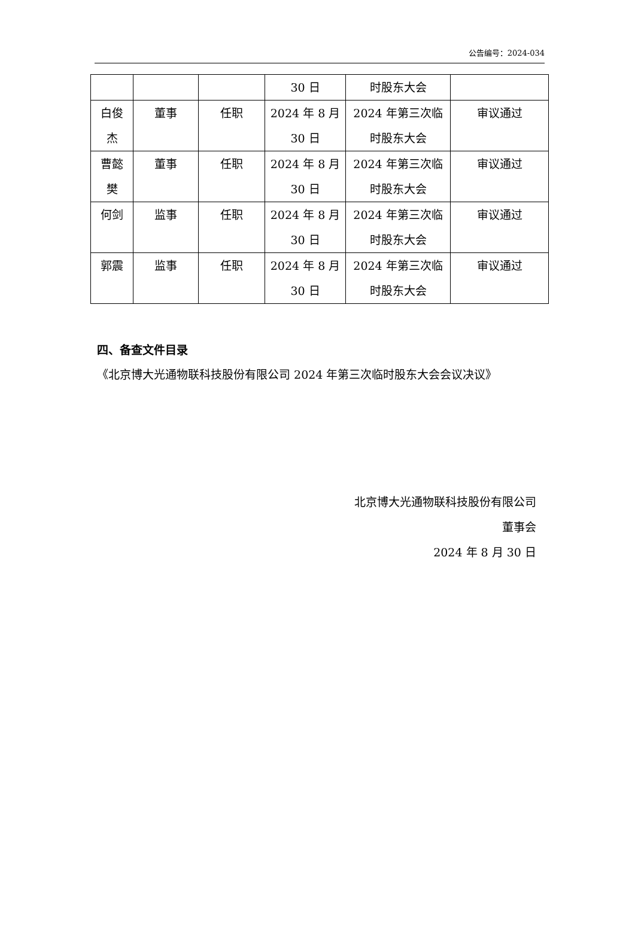公告编号：2024-034
| | | | 30 日 | 时股东大会 | |
| 白俊 杰 | 董事 | 任职 | 2024 年 8 月 30 日 | 2024 年第三次临 时股东大会 | 审议通过 |
| 曹懿 樊 | 董事 | 任职 | 2024 年 8 月 30 日 | 2024 年第三次临 时股东大会 | 审议通过 |
| 何剑 | 监事 | 任职 | 2024 年 8 月 30 日 | 2024 年第三次临 时股东大会 | 审议通过 |
| 郭震 | 监事 | 任职 | 2024 年 8 月 30 日 | 2024 年第三次临 时股东大会 | 审议通过 |
四、备查文件目录
《北京博大光通物联科技股份有限公司 2024 年第三次临时股东大会会议决议》
北京博大光通物联科技股份有限公司
董事会
2024 年 8 月 30 日